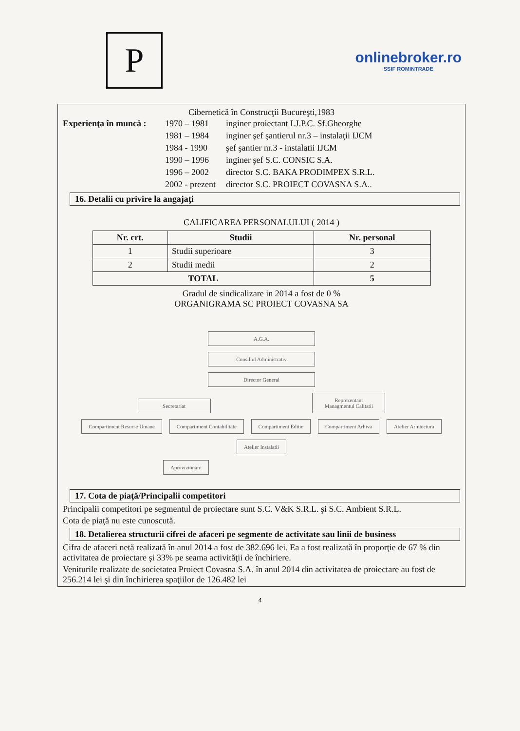P
onlinebroker.ro
SSIF ROMINTRADE
Cibernetică în Construcţii Bucureşti,1983
Experienţa în muncă : 1970 – 1981 inginer proiectant I.J.P.C. Sf.Gheorghe 1981 – 1984 inginer şef şantierul nr.3 – instalaţii IJCM 1984 - 1990 şef şantier nr.3 - instalatii IJCM 1990 – 1996 inginer şef S.C. CONSIC S.A. 1996 – 2002 director S.C. BAKA PRODIMPEX S.R.L. 2002 - prezent director S.C. PROIECT COVASNA S.A..
16. Detalii cu privire la angajaţi
CALIFICAREA PERSONALULUI ( 2014 )
| Nr. crt. | Studii | Nr. personal |
| --- | --- | --- |
| 1 | Studii superioare | 3 |
| 2 | Studii medii | 2 |
| TOTAL | | 5 |
Gradul de sindicalizare in 2014 a fost de 0 %
ORGANIGRAMA SC PROIECT COVASNA SA
A.G.A.
Consiliul Administrativ
Director General
Secretariat
Reprezentant Managmentul Calitatii
Compartiment Resurse Umane Compartiment Contabilitate Compartiment Editie Compartiment Arhiva Atelier Arhitectura Atelier Instalatii
Aprovizionare
17. Cota de piaţă/Principalii competitori
Principalii competitori pe segmentul de proiectare sunt S.C. V&K S.R.L. şi S.C. Ambient S.R.L.
Cota de piaţă nu este cunoscută.
18. Detalierea structurii cifrei de afaceri pe segmente de activitate sau linii de business
Cifra de afaceri netă realizată în anul 2014 a fost de 382.696 lei. Ea a fost realizată în proporţie de 67 % din activitatea de proiectare şi 33% pe seama activităţii de închiriere.
Veniturile realizate de societatea Proiect Covasna S.A. în anul 2014 din activitatea de proiectare au fost de 256.214 lei şi din închirierea spaţiilor de 126.482 lei
4